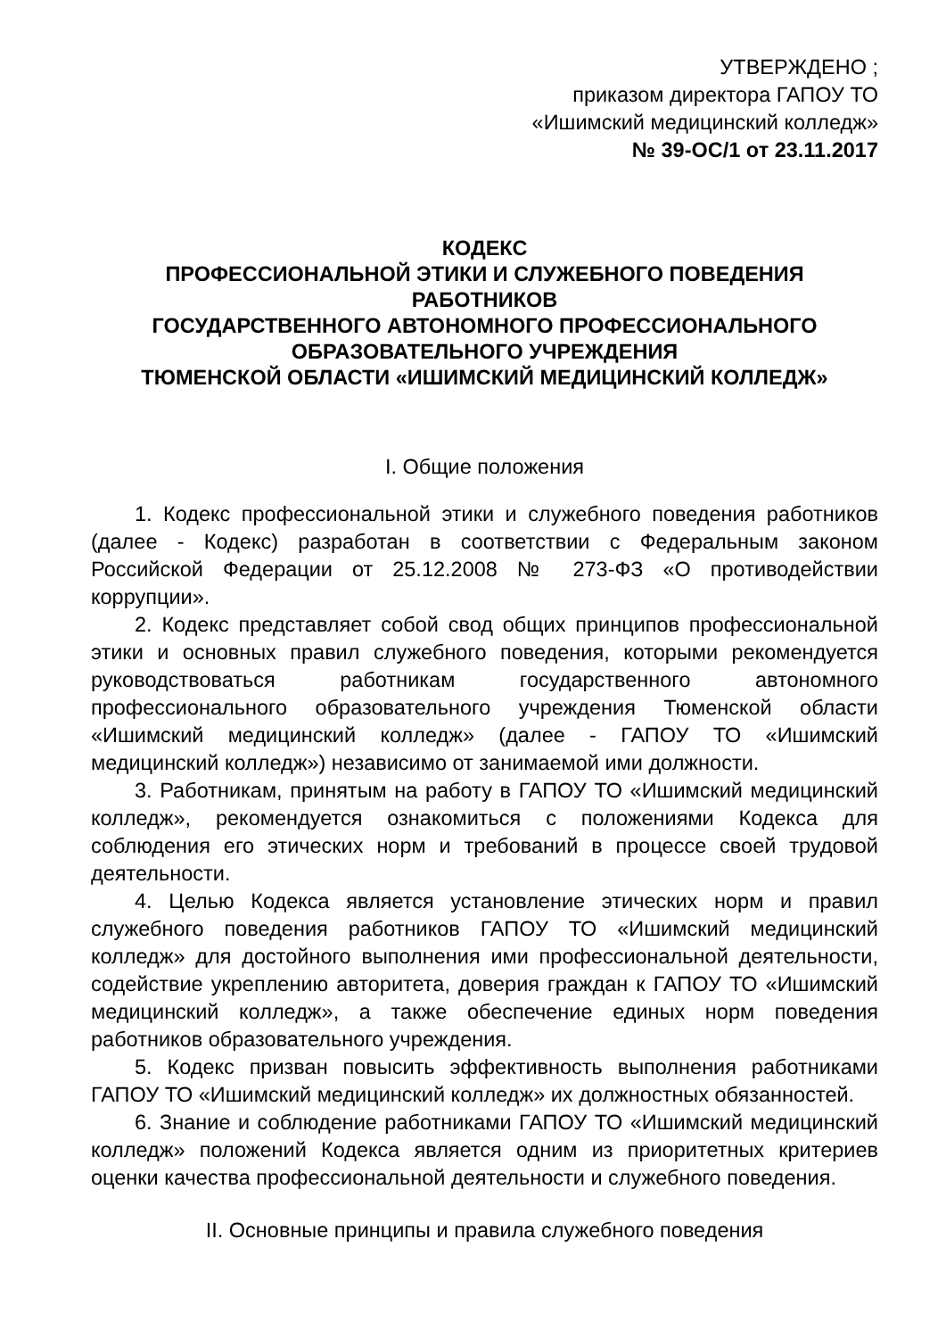УТВЕРЖДЕНО ;
приказом директора ГАПОУ ТО
«Ишимский медицинский колледж»
№ 39-ОС/1 от 23.11.2017
КОДЕКС
ПРОФЕССИОНАЛЬНОЙ ЭТИКИ И СЛУЖЕБНОГО ПОВЕДЕНИЯ
РАБОТНИКОВ
ГОСУДАРСТВЕННОГО АВТОНОМНОГО ПРОФЕССИОНАЛЬНОГО
ОБРАЗОВАТЕЛЬНОГО УЧРЕЖДЕНИЯ
ТЮМЕНСКОЙ ОБЛАСТИ «ИШИМСКИЙ МЕДИЦИНСКИЙ КОЛЛЕДЖ»
I. Общие положения
1. Кодекс профессиональной этики и служебного поведения работников (далее - Кодекс) разработан в соответствии с Федеральным законом Российской Федерации от 25.12.2008 № 273-ФЗ «О противодействии коррупции».
2. Кодекс представляет собой свод общих принципов профессиональной этики и основных правил служебного поведения, которыми рекомендуется руководствоваться работникам государственного автономного профессионального образовательного учреждения Тюменской области «Ишимский медицинский колледж» (далее - ГАПОУ ТО «Ишимский медицинский колледж») независимо от занимаемой ими должности.
3. Работникам, принятым на работу в ГАПОУ ТО «Ишимский медицинский колледж», рекомендуется ознакомиться с положениями Кодекса для соблюдения его этических норм и требований в процессе своей трудовой деятельности.
4. Целью Кодекса является установление этических норм и правил служебного поведения работников ГАПОУ ТО «Ишимский медицинский колледж» для достойного выполнения ими профессиональной деятельности, содействие укреплению авторитета, доверия граждан к ГАПОУ ТО «Ишимский медицинский колледж», а также обеспечение единых норм поведения работников образовательного учреждения.
5. Кодекс призван повысить эффективность выполнения работниками ГАПОУ ТО «Ишимский медицинский колледж» их должностных обязанностей.
6. Знание и соблюдение работниками ГАПОУ ТО «Ишимский медицинский колледж» положений Кодекса является одним из приоритетных критериев оценки качества профессиональной деятельности и служебного поведения.
II. Основные принципы и правила служебного поведения